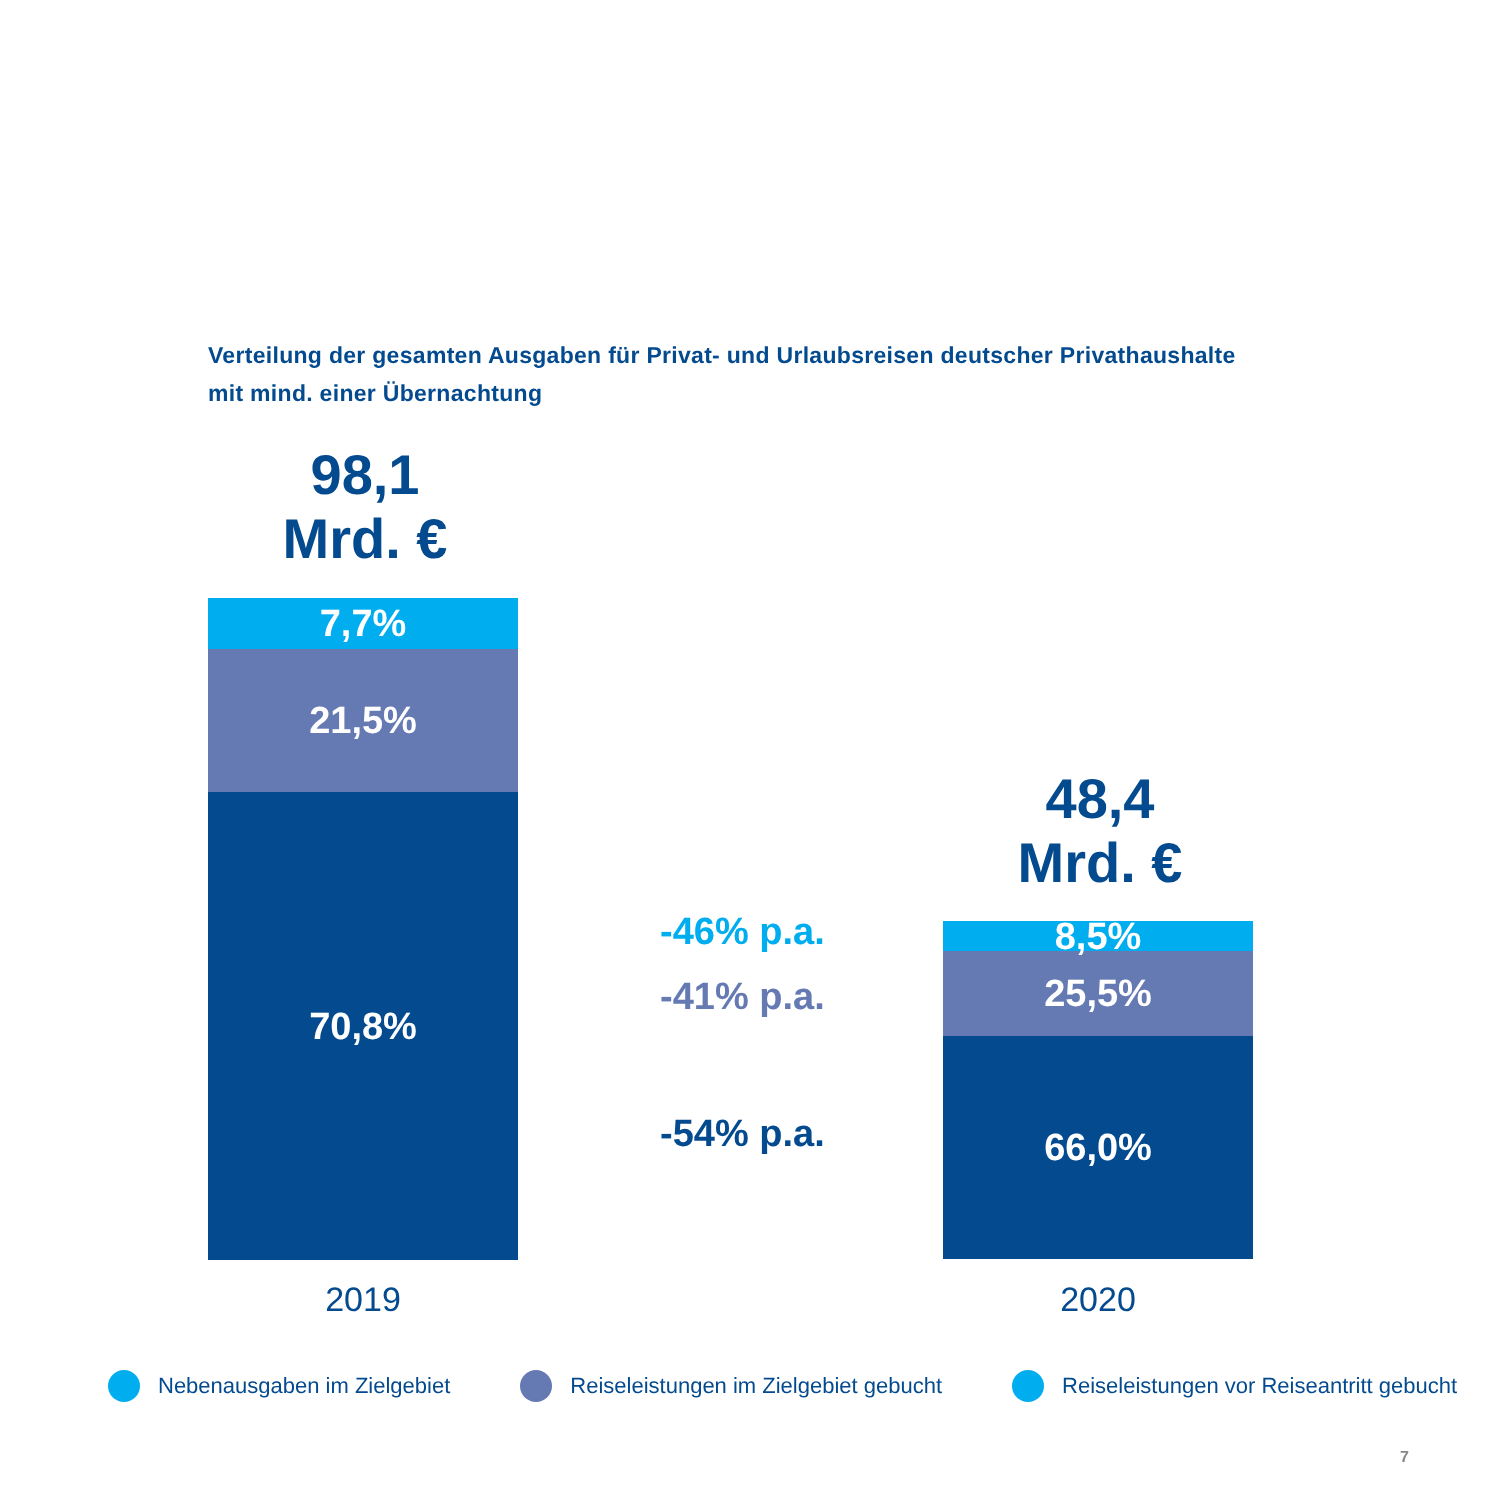Verteilung der gesamten Ausgaben für Privat- und Urlaubsreisen deutscher Privathaushalte
mit mind. einer Übernachtung
98,1
Mrd. €
7,7%
21,5%
70,8%
2019
-46% p.a.
-41% p.a.
-54% p.a.
48,4
Mrd. €
8,5%
25,5%
66,0%
2020
Nebenausgaben im Zielgebiet Reiseleistungen im Zielgebiet gebucht Reiseleistungen vor Reiseantritt gebucht
7